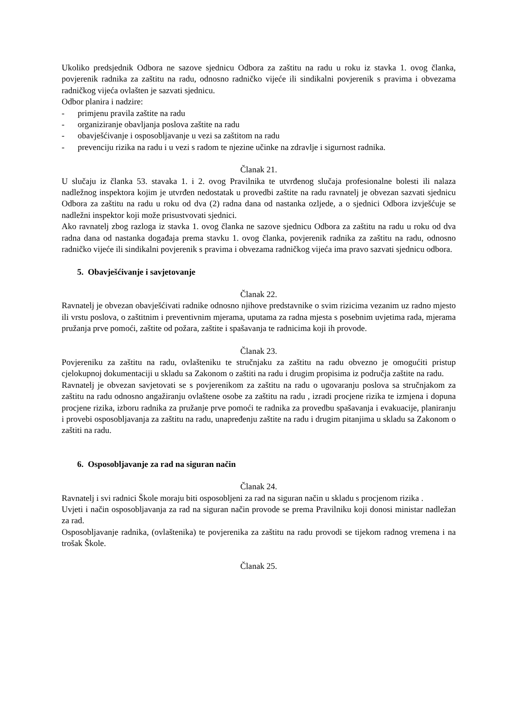Ukoliko predsjednik Odbora ne sazove sjednicu Odbora za zaštitu na radu u roku iz stavka 1. ovog članka, povjerenik radnika za zaštitu na radu, odnosno radničko vijeće ili sindikalni povjerenik s pravima i obvezama radničkog vijeća ovlašten je sazvati sjednicu.
Odbor planira i nadzire:
- primjenu pravila zaštite na radu
- organiziranje obavljanja poslova zaštite na radu
- obavješćivanje i osposobljavanje u vezi sa zaštitom na radu
- prevenciju rizika na radu i u vezi s radom te njezine učinke na zdravlje i sigurnost radnika.
Članak 21.
U slučaju iz članka 53. stavaka 1. i 2. ovog Pravilnika te utvrđenog slučaja profesionalne bolesti ili nalaza nadležnog inspektora kojim je utvrđen nedostatak u provedbi zaštite na radu ravnatelj je obvezan sazvati sjednicu Odbora za zaštitu na radu u roku od dva (2) radna dana od nastanka ozljede, a o sjednici Odbora izvješćuje se nadležni inspektor koji može prisustvovati sjednici.
Ako ravnatelj zbog razloga iz stavka 1. ovog članka ne sazove sjednicu Odbora za zaštitu na radu u roku od dva radna dana od nastanka događaja prema stavku 1. ovog članka, povjerenik radnika za zaštitu na radu, odnosno radničko vijeće ili sindikalni povjerenik s pravima i obvezama radničkog vijeća ima pravo sazvati sjednicu odbora.
5. Obavješćivanje i savjetovanje
Članak 22.
Ravnatelj je obvezan obavješćivati radnike odnosno njihove predstavnike o svim rizicima vezanim uz radno mjesto ili vrstu poslova, o zaštitnim i preventivnim mjerama, uputama za radna mjesta s posebnim uvjetima rada, mjerama pružanja prve pomoći, zaštite od požara, zaštite i spašavanja te radnicima koji ih provode.
Članak 23.
Povjereniku za zaštitu na radu, ovlašteniku te stručnjaku za zaštitu na radu obvezno je omogućiti pristup cjelokupnoj dokumentaciji u skladu sa Zakonom o zaštiti na radu i drugim propisima iz područja zaštite na radu.
Ravnatelj je obvezan savjetovati se s povjerenikom za zaštitu na radu o ugovaranju poslova sa stručnjakom za zaštitu na radu odnosno angažiranju ovlaštene osobe za zaštitu na radu , izradi procjene rizika te izmjena i dopuna procjene rizika, izboru radnika za pružanje prve pomoći te radnika za provedbu spašavanja i evakuacije, planiranju i provebi osposobljavanja za zaštitu na radu, unapređenju zaštite na radu i drugim pitanjima u skladu sa Zakonom o zaštiti na radu.
6. Osposobljavanje za rad na siguran način
Članak 24.
Ravnatelj i svi radnici Škole moraju biti osposobljeni za rad na siguran način u skladu s procjenom rizika .
Uvjeti i način osposobljavanja za rad na siguran način provode se prema Pravilniku koji donosi ministar nadležan za rad.
Osposobljavanje radnika, (ovlaštenika) te povjerenika za zaštitu na radu provodi se tijekom radnog vremena i na trošak Škole.
Članak 25.